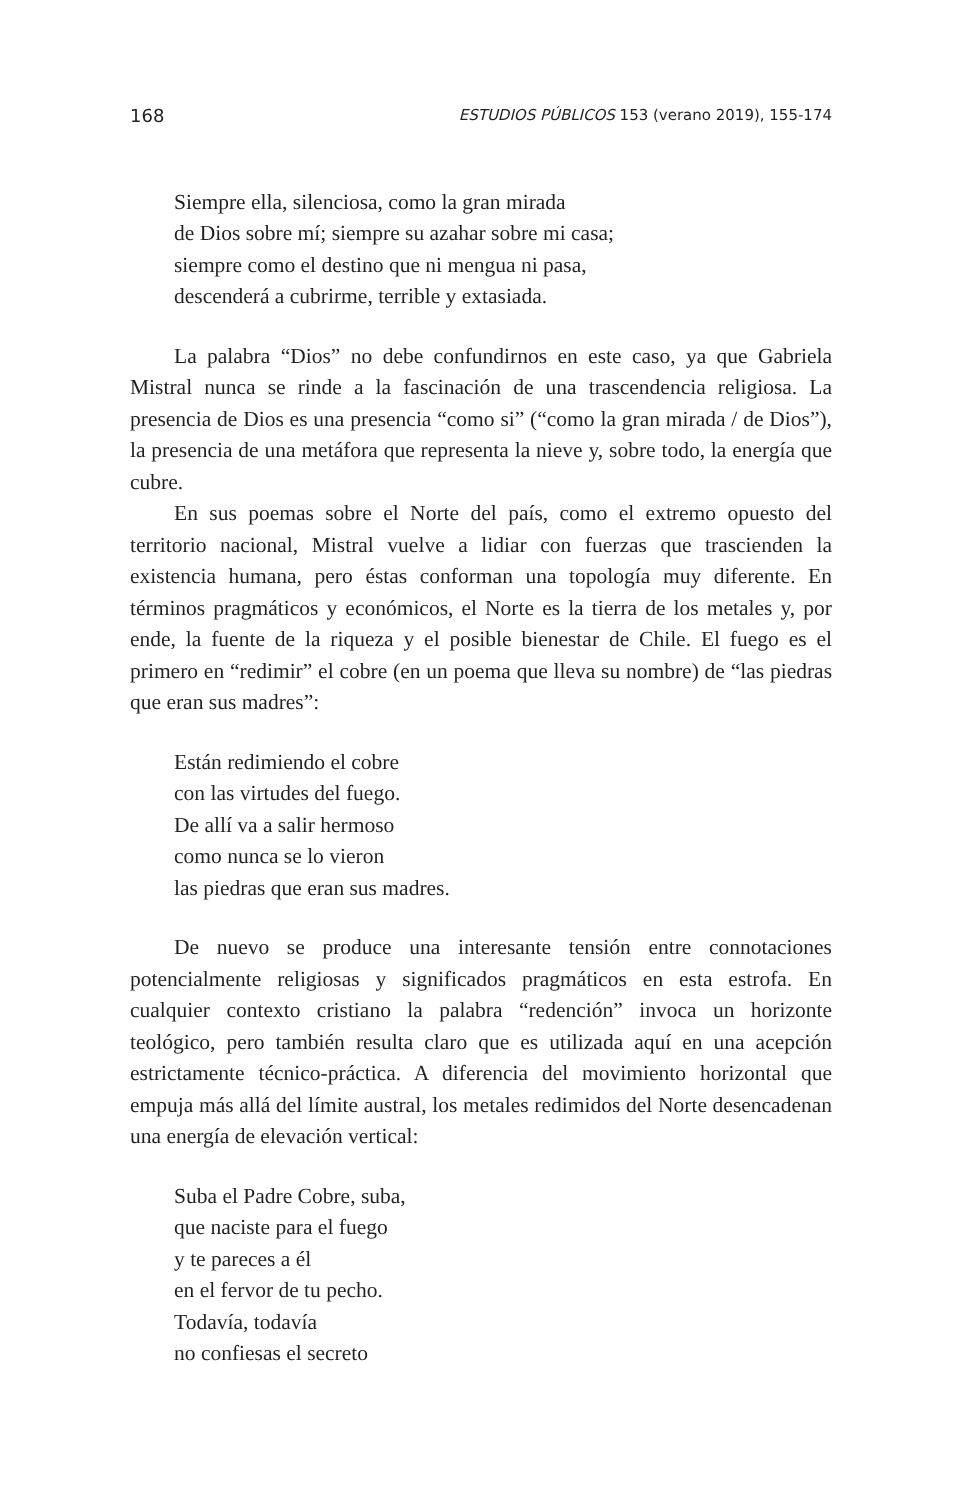168 ESTUDIOS PÚBLICOS 153 (verano 2019), 155-174
Siempre ella, silenciosa, como la gran mirada
de Dios sobre mí; siempre su azahar sobre mi casa;
siempre como el destino que ni mengua ni pasa,
descenderá a cubrirme, terrible y extasiada.
La palabra “Dios” no debe confundirnos en este caso, ya que Gabriela Mistral nunca se rinde a la fascinación de una trascendencia religiosa. La presencia de Dios es una presencia “como si” (“como la gran mirada / de Dios”), la presencia de una metáfora que representa la nieve y, sobre todo, la energía que cubre.
En sus poemas sobre el Norte del país, como el extremo opuesto del territorio nacional, Mistral vuelve a lidiar con fuerzas que trascienden la existencia humana, pero éstas conforman una topología muy diferente. En términos pragmáticos y económicos, el Norte es la tierra de los metales y, por ende, la fuente de la riqueza y el posible bienestar de Chile. El fuego es el primero en “redimir” el cobre (en un poema que lleva su nombre) de “las piedras que eran sus madres”:
Están redimiendo el cobre
con las virtudes del fuego.
De allí va a salir hermoso
como nunca se lo vieron
las piedras que eran sus madres.
De nuevo se produce una interesante tensión entre connotaciones potencialmente religiosas y significados pragmáticos en esta estrofa. En cualquier contexto cristiano la palabra “redención” invoca un horizonte teológico, pero también resulta claro que es utilizada aquí en una acepción estrictamente técnico-práctica. A diferencia del movimiento horizontal que empuja más allá del límite austral, los metales redimidos del Norte desencadenan una energía de elevación vertical:
Suba el Padre Cobre, suba,
que naciste para el fuego
y te pareces a él
en el fervor de tu pecho.
Todavía, todavía
no confiesas el secreto